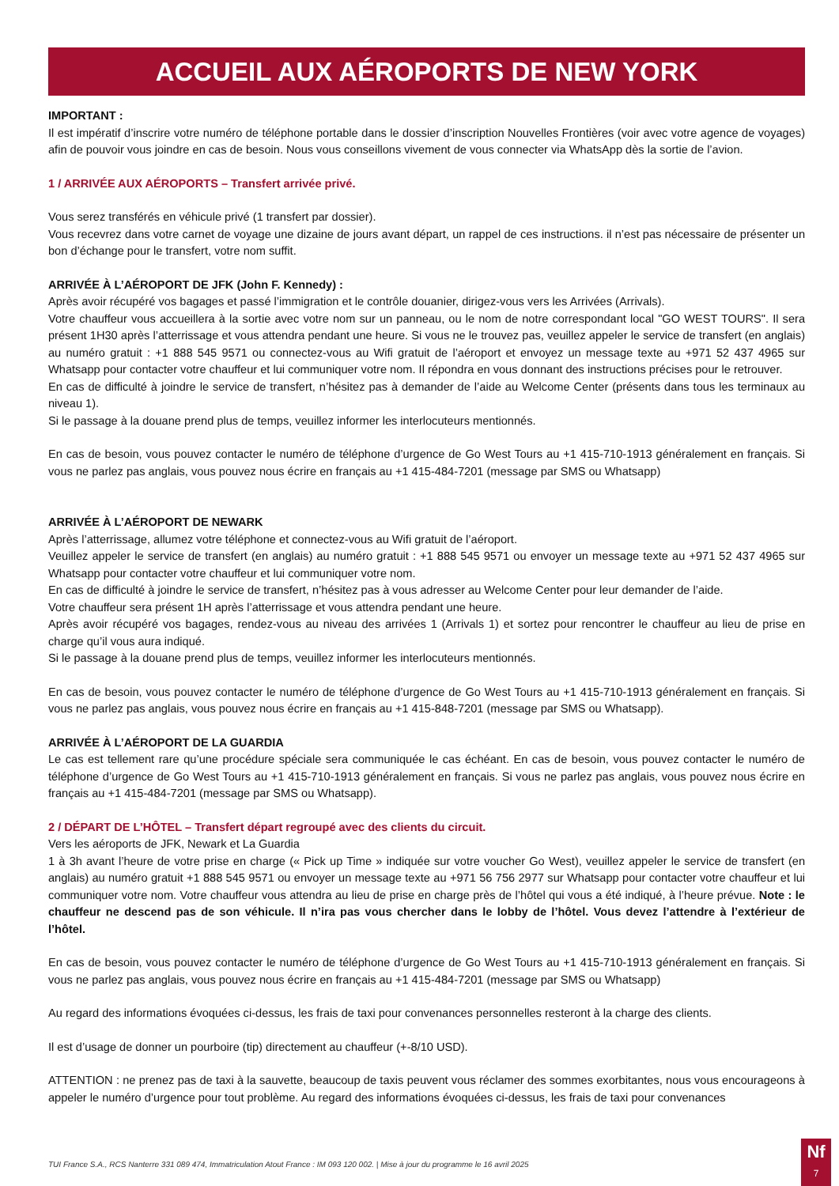ACCUEIL AUX AÉROPORTS DE NEW YORK
IMPORTANT :
Il est impératif d’inscrire votre numéro de téléphone portable dans le dossier d’inscription Nouvelles Frontières (voir avec votre agence de voyages) afin de pouvoir vous joindre en cas de besoin. Nous vous conseillons vivement de vous connecter via WhatsApp dès la sortie de l’avion.
1 / ARRIVÉE AUX AÉROPORTS – Transfert arrivée privé.
Vous serez transférés en véhicule privé (1 transfert par dossier).
Vous recevrez dans votre carnet de voyage une dizaine de jours avant départ, un rappel de ces instructions. il n’est pas nécessaire de présenter un bon d’échange pour le transfert, votre nom suffit.
ARRIVÉE À L’AÉROPORT DE JFK (John F. Kennedy) :
Après avoir récupéré vos bagages et passé l’immigration et le contrôle douanier, dirigez-vous vers les Arrivées (Arrivals).
Votre chauffeur vous accueillera à la sortie avec votre nom sur un panneau, ou le nom de notre correspondant local "GO WEST TOURS". Il sera présent 1H30 après l’atterrissage et vous attendra pendant une heure. Si vous ne le trouvez pas, veuillez appeler le service de transfert (en anglais) au numéro gratuit : +1 888 545 9571 ou connectez-vous au Wifi gratuit de l’aéroport et envoyez un message texte au +971 52 437 4965 sur Whatsapp pour contacter votre chauffeur et lui communiquer votre nom. Il répondra en vous donnant des instructions précises pour le retrouver.
En cas de difficulté à joindre le service de transfert, n’hésitez pas à demander de l’aide au Welcome Center (présents dans tous les terminaux au niveau 1).
Si le passage à la douane prend plus de temps, veuillez informer les interlocuteurs mentionnés.
En cas de besoin, vous pouvez contacter le numéro de téléphone d’urgence de Go West Tours au +1 415-710-1913 généralement en français. Si vous ne parlez pas anglais, vous pouvez nous écrire en français au +1 415-484-7201 (message par SMS ou Whatsapp)
ARRIVÉE À L’AÉROPORT DE NEWARK
Après l’atterrissage, allumez votre téléphone et connectez-vous au Wifi gratuit de l’aéroport.
Veuillez appeler le service de transfert (en anglais) au numéro gratuit : +1 888 545 9571 ou envoyer un message texte au +971 52 437 4965 sur Whatsapp pour contacter votre chauffeur et lui communiquer votre nom.
En cas de difficulté à joindre le service de transfert, n’hésitez pas à vous adresser au Welcome Center pour leur demander de l’aide.
Votre chauffeur sera présent 1H après l’atterrissage et vous attendra pendant une heure.
Après avoir récupéré vos bagages, rendez-vous au niveau des arrivées 1 (Arrivals 1) et sortez pour rencontrer le chauffeur au lieu de prise en charge qu’il vous aura indiqué.
Si le passage à la douane prend plus de temps, veuillez informer les interlocuteurs mentionnés.
En cas de besoin, vous pouvez contacter le numéro de téléphone d’urgence de Go West Tours au +1 415-710-1913 généralement en français. Si vous ne parlez pas anglais, vous pouvez nous écrire en français au +1 415-848-7201 (message par SMS ou Whatsapp).
ARRIVÉE À L’AÉROPORT DE LA GUARDIA
Le cas est tellement rare qu’une procédure spéciale sera communiquée le cas échéant. En cas de besoin, vous pouvez contacter le numéro de téléphone d’urgence de Go West Tours au +1 415-710-1913 généralement en français. Si vous ne parlez pas anglais, vous pouvez nous écrire en français au +1 415-484-7201 (message par SMS ou Whatsapp).
2 / DÉPART DE L’HÔTEL – Transfert départ regroupé avec des clients du circuit.
Vers les aéroports de JFK, Newark et La Guardia
1 à 3h avant l’heure de votre prise en charge (« Pick up Time » indiquée sur votre voucher Go West), veuillez appeler le service de transfert (en anglais) au numéro gratuit +1 888 545 9571 ou envoyer un message texte au +971 56 756 2977 sur Whatsapp pour contacter votre chauffeur et lui communiquer votre nom. Votre chauffeur vous attendra au lieu de prise en charge près de l’hôtel qui vous a été indiqué, à l’heure prévue. Note : le chauffeur ne descend pas de son véhicule. Il n’ira pas vous chercher dans le lobby de l’hôtel. Vous devez l’attendre à l’extérieur de l’hôtel.
En cas de besoin, vous pouvez contacter le numéro de téléphone d’urgence de Go West Tours au +1 415-710-1913 généralement en français. Si vous ne parlez pas anglais, vous pouvez nous écrire en français au +1 415-484-7201 (message par SMS ou Whatsapp)
Au regard des informations évoquées ci-dessus, les frais de taxi pour convenances personnelles resteront à la charge des clients.
Il est d’usage de donner un pourboire (tip) directement au chauffeur (+-8/10 USD).
ATTENTION : ne prenez pas de taxi à la sauvette, beaucoup de taxis peuvent vous réclamer des sommes exorbitantes, nous vous encourageons à appeler le numéro d’urgence pour tout problème. Au regard des informations évoquées ci-dessus, les frais de taxi pour convenances
TUI France S.A., RCS Nanterre 331 089 474, Immatriculation Atout France : IM 093 120 002. | Mise à jour du programme le 16 avril 2025
Nf
7